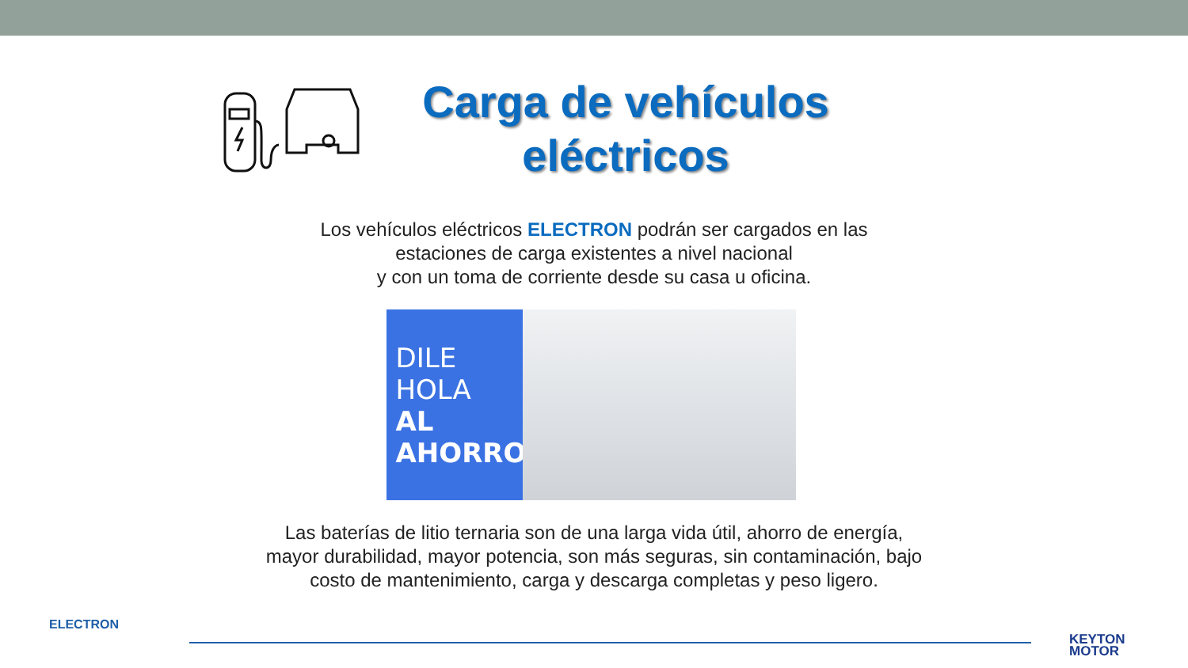Carga de vehículos eléctricos
Los vehículos eléctricos ELECTRON podrán ser cargados en las
estaciones de carga existentes a nivel nacional
y con un toma de corriente desde su casa u oficina.
DILE HOLA
AL AHORRO.
Las baterías de litio ternaria son de una larga vida útil, ahorro de energía,
mayor durabilidad, mayor potencia, son más seguras, sin contaminación, bajo
costo de mantenimiento, carga y descarga completas y peso ligero.
ELECTRON
KEYTON
MOTOR